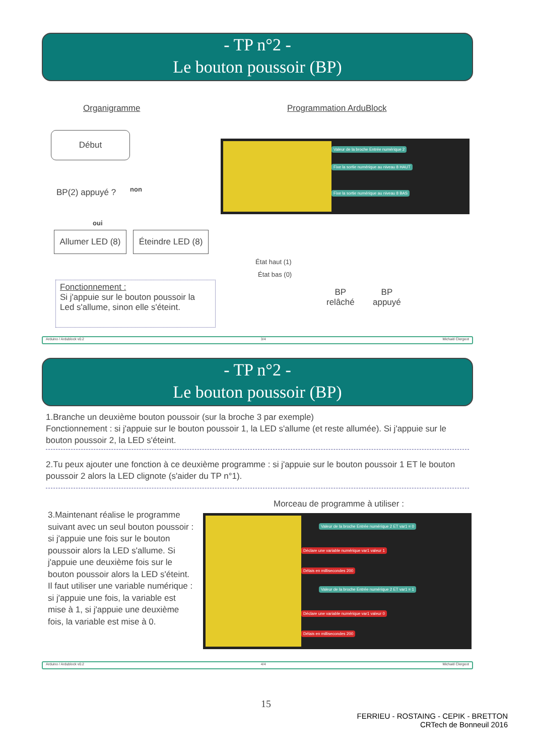- TP n°2 -
Le bouton poussoir (BP)
Organigramme Programmation ArduBlock
Début
BP(2) appuyé ? non
oui
Allumer LED (8)
Éteindre LED (8)
Valeur de la broche Entrée numérique 2
Fixe la sortie numérique au niveau 8 HAUT
Fixe la sortie numérique au niveau 8 BAS
Fonctionnement :
Si j'appuie sur le bouton poussoir la Led s'allume, sinon elle s'éteint.
État haut (1)
État bas (0)
BP
relâché
BP
appuyé
Arduino / Ardublock v0.2 3/4 Michaël Clergeot
- TP n°2 -
Le bouton poussoir (BP)
1.Branche un deuxième bouton poussoir (sur la broche 3 par exemple)
Fonctionnement : si j'appuie sur le bouton poussoir 1, la LED s'allume (et reste allumée). Si j'appuie sur le bouton poussoir 2, la LED s'éteint.
2.Tu peux ajouter une fonction à ce deuxième programme : si j'appuie sur le bouton poussoir 1 ET le bouton poussoir 2 alors la LED clignote (s'aider du TP n°1).
Morceau de programme à utiliser :
3.Maintenant réalise le programme suivant avec un seul bouton poussoir : si j'appuie une fois sur le bouton poussoir alors la LED s'allume. Si j'appuie une deuxième fois sur le bouton poussoir alors la LED s'éteint. Il faut utiliser une variable numérique : si j'appuie une fois, la variable est mise à 1, si j'appuie une deuxième fois, la variable est mise à 0.
Valeur de la broche Entrée numérique 2 ET var1 = 0
Déclare une variable numérique var1 valeur 1
Délais en millisecondes 200
Valeur de la broche Entrée numérique 2 ET var1 = 1
Déclare une variable numérique var1 valeur 0
Délais en millisecondes 200
Arduino / Ardublock v0.2 4/4 Michaël Clergeot
15
FERRIEU - ROSTAING - CEPIK - BRETTON
CRTech de Bonneuil 2016